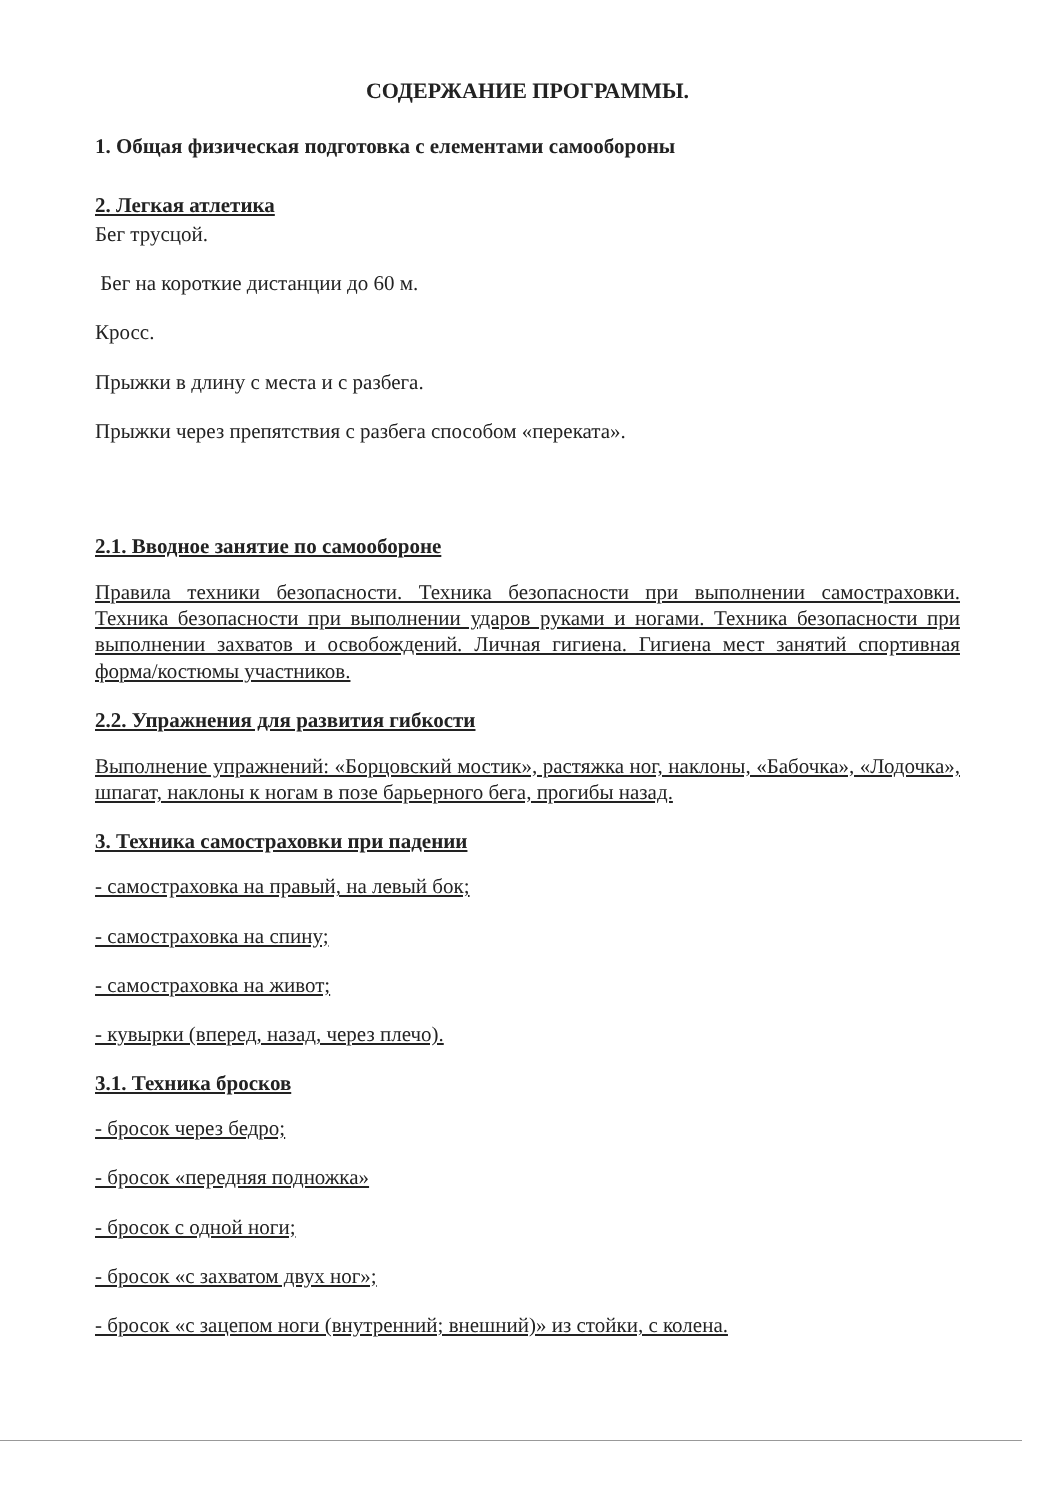СОДЕРЖАНИЕ ПРОГРАММЫ.
1. Общая физическая подготовка с елементами самообороны
2. Легкая атлетика
Бег трусцой.
Бег на короткие дистанции до 60 м.
Кросс.
Прыжки в длину с места и с разбега.
Прыжки через препятствия с разбега способом «переката».
2.1. Вводное занятие по самообороне
Правила техники безопасности. Техника безопасности при выполнении самостраховки. Техника безопасности при выполнении ударов руками и ногами. Техника безопасности при выполнении захватов и освобождений. Личная гигиена. Гигиена мест занятий спортивная форма/костюмы участников.
2.2. Упражнения для развития гибкости
Выполнение упражнений: «Борцовский мостик», растяжка ног, наклоны, «Бабочка», «Лодочка», шпагат, наклоны к ногам в позе барьерного бега, прогибы назад.
3. Техника самостраховки при падении
- самостраховка на правый, на левый бок;
- самостраховка на спину;
- самостраховка на живот;
- кувырки (вперед, назад, через плечо).
3.1. Техника бросков
- бросок через бедро;
- бросок «передняя подножка»
- бросок с одной ноги;
- бросок «с захватом двух ног»;
- бросок «с зацепом ноги (внутренний; внешний)» из стойки, с колена.